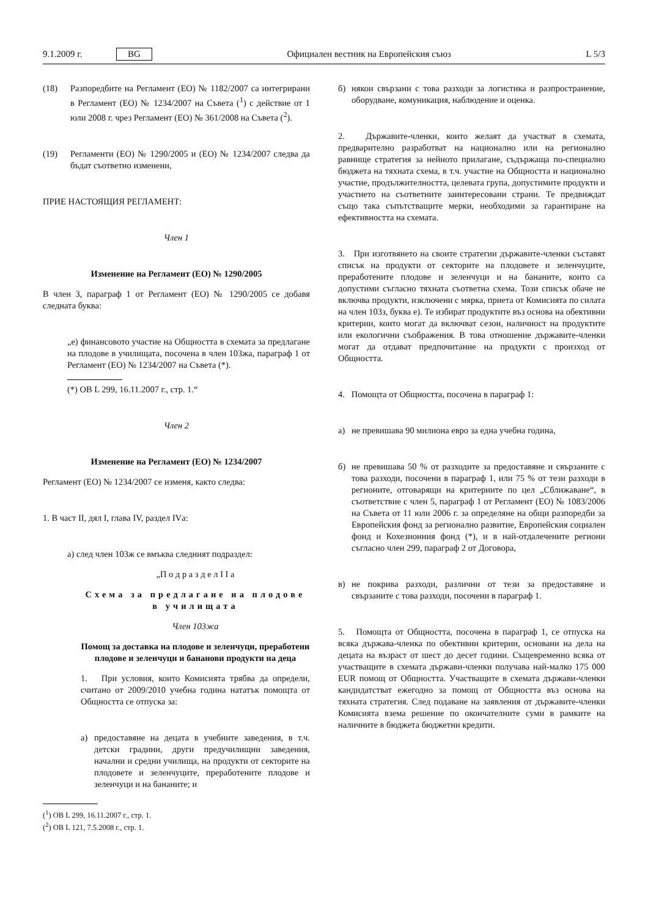9.1.2009 г. BG Официален вестник на Европейския съюз L 5/3
(18) Разпоредбите на Регламент (ЕО) № 1182/2007 са интегрирани в Регламент (ЕО) № 1234/2007 на Съвета (<sup>1</sup>) с действие от 1 юли 2008 г. чрез Регламент (ЕО) № 361/2008 на Съвета (<sup>2</sup>).
(19) Регламенти (ЕО) № 1290/2005 и (ЕО) № 1234/2007 следва да бъдат съответно изменени,
ПРИЕ НАСТОЯЩИЯ РЕГЛАМЕНТ:
Член 1
Изменение на Регламент (ЕО) № 1290/2005
В член 3, параграф 1 от Регламент (ЕО) № 1290/2005 се добавя следната буква:
„е) финансовото участие на Общността в схемата за предлагане на плодове в училищата, посочена в член 103жа, параграф 1 от Регламент (ЕО) № 1234/2007 на Съвета (*).
(*) ОВ L 299, 16.11.2007 г., стр. 1.“
Член 2
Изменение на Регламент (ЕО) № 1234/2007
Регламент (ЕО) № 1234/2007 се изменя, както следва:
1. В част II, дял I, глава IV, раздел IVа:
а) след член 103ж се вмъква следният подраздел:
„П о д р а з д е л I I а
Схема за предлагане на плодове в училищата
Член 103жа
Помощ за доставка на плодове и зеленчуци, преработени плодове и зеленчуци и бананови продукти на деца
1. При условия, които Комисията трябва да определи, считано от 2009/2010 учебна година нататък помощта от Общността се отпуска за:
а) предоставяне на децата в учебните заведения, в т.ч. детски градини, други предучилищни заведения, начални и средни училища, на продукти от секторите на плодовете и зеленчуците, преработените плодове и зеленчуци и на бананите; и
(<sup>1</sup>) ОВ L 299, 16.11.2007 г., стр. 1.
(<sup>2</sup>) ОВ L 121, 7.5.2008 г., стр. 1.
б) някои свързани с това разходи за логистика и разпространение, оборудване, комуникация, наблюдение и оценка.
2. Държавите-членки, които желаят да участват в схемата, предварително разработват на национално или на регионално равнище стратегия за нейното прилагане, съдържаща по-специално бюджета на тяхната схема, в т.ч. участие на Общността и национално участие, продължителността, целевата група, допустимите продукти и участието на съответните заинтересовани страни. Те предвиждат също така съпътстващите мерки, необходими за гарантиране на ефективността на схемата.
3. При изготвянето на своите стратегии държавите-членки съставят списък на продукти от секторите на плодовете и зеленчуците, преработените плодове и зеленчуци и на бананите, които са допустими съгласно тяхната съответна схема. Този списък обаче не включва продукти, изключени с мярка, приета от Комисията по силата на член 103з, буква е). Те избират продуктите въз основа на обективни критерии, които могат да включват сезон, наличност на продуктите или екологични съображения. В това отношение държавите-членки могат да отдават предпочитание на продукти с произход от Общността.
4. Помощта от Общността, посочена в параграф 1:
а) не превишава 90 милиона евро за една учебна година,
б) не превишава 50 % от разходите за предоставяне и свързаните с това разходи, посочени в параграф 1, или 75 % от тези разходи в регионите, отговарящи на критериите по цел „Сближаване“, в съответствие с член 5, параграф 1 от Регламент (ЕО) № 1083/2006 на Съвета от 11 юли 2006 г. за определяне на общи разпоредби за Европейския фонд за регионално развитие, Европейския социален фонд и Кохезионния фонд (*), и в най-отдалечените региони съгласно член 299, параграф 2 от Договора,
в) не покрива разходи, различни от тези за предоставяне и свързаните с това разходи, посочени в параграф 1.
5. Помощта от Общността, посочена в параграф 1, се отпуска на всяка държава-членка по обективни критерии, основани на дела на децата на възраст от шест до десет години. Същевременно всяка от участващите в схемата държави-членки получава най-малко 175 000 EUR помощ от Общността. Участващите в схемата държави-членки кандидатстват ежегодно за помощ от Общността въз основа на тяхната стратегия. След подаване на заявления от държавите-членки Комисията взема решение по окончателните суми в рамките на наличните в бюджета бюджетни кредити.